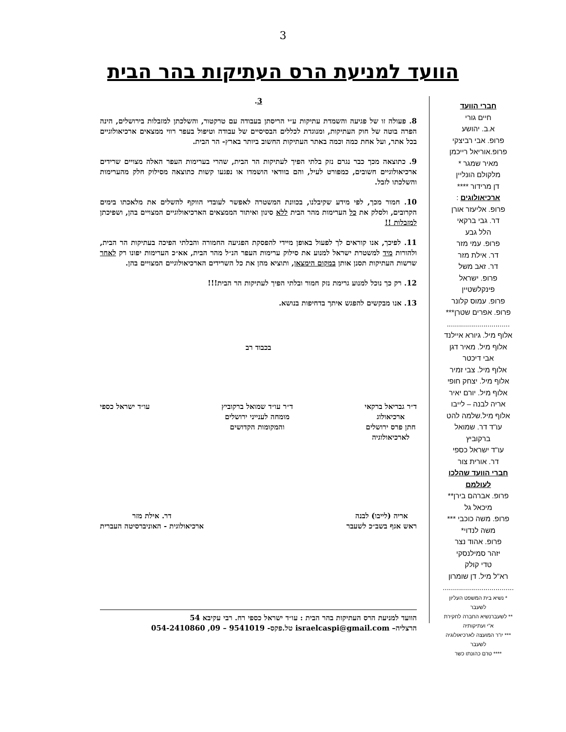3
הוועד למניעת הרס העתיקות בהר הבית
חברי הוועד
חיים גורי
א.ב. יהושע
פרופ. אבי רביצקי
פרופ.אוריאל רייכמן
מאיר שמגר *
מלקולם הונליין
דן מרידור ****
ארכיאולוגים :
פרופ. אליעזר אורן
דר. גבי ברקאי
הלל גבע
פרופ. עמי מזר
דר. אילת מזר
דר. זאב משל
פרופ. ישראל פינקלשטיין
פרופ. עמוס קלונר
פרופ. אפרים שטרן***
...............................
אלוף מיל. גיורא איילנד
אלוף מיל. מאיר דגן
אבי דיכטר
אלוף מיל. צבי זמיר
אלוף מיל. יצחק חופי
אלוף מיל. יורם יאיר
אריה לבנה – לייבו
אלוף מיל.שלמה להט
עו"ד דר. שמואל ברקוביץ
עו"ד ישראל כספי
דר. אורית צור
חברי הוועד שהלכו לעולמם
פרופ. אברהם בירן**
מיכאל גל
פרופ. משה כוכבי ***
משה לנדוי*
פרופ. אהוד נצר
יזהר סמילנסקי
טדי קולק
רא"ל מיל. דן שומרון
...................................
* נשיא בית המשפט העליון לשעבר
** לשעברנשיא החברה לחקירת א"י ועתיקותיה
*** יו"ר המועצה לארכיאולוגיה לשעבר
**** טרם כהונתו כשר
3.
8. פעולה זו של פגיעה והשמדת עתיקות ע״י הריסתן בעבודה עם טרקטור, והשלכתן למזבלות בירושלים, הינה הפרה בוטה של חוק העתיקות, ומנוגדת לכללים הבסיסיים של עבודה וטיפול בעפר רווי ממצאים ארכיאולוגיים בכל אתר, ועל אחת כמה וכמה באתר העתיקות החשוב ביותר בארץ- הר הבית.
9. כתוצאה מכך כבר נגרם נזק בלתי הפיך לעתיקות הר הבית, שהרי בערימות העפר האלה מצויים שרידים ארכיאולוגיים חשובים, כמפורט לעיל, והם בוודאי הושמדו או נפגעו קשות כתוצאה מסילוק חלק מהערימות והשלכתו לזבל.
10. חמור מכך, לפי מידע שקיבלנו, בכוונת המשטרה לאפשר לעובדי הווקף להשלים את מלאכתו בימים הקרובים, ולסלק את כל הערימות מהר הבית ללא סינון ואיתור הממצאים הארכיאולוגיים המצויים בהן, ושפיכתן למזבלות !!
11. לפיכך, אנו קוראים לך לפעול באופן מיידי להפסקת הפגיעה החמורה והבלתי הפיכה בעתיקות הר הבית, ולהורות מיד למשטרת ישראל למנוע את סילוק ערימות העפר הנ״ל מהר הבית, אא״כ הערימות יפונו רק לאחר שרשות העתיקות תסנן אותן במקום הימצאן, ותוציא מהן את כל השרידים הארכיאולוגיים המצויים בהן.
12. רק כך נוכל למנוע גרימת נזק חמור ובלתי הפיך לעתיקות הר הבית!!!
13. אנו מבקשים להפגש איתך בדחיפות בנושא.
בכבוד רב
ד״ר גבריאל ברקאי
ארכיאולוג
חתן פרס ירושלים
לארכיאולוגיה
ד״ר עו״ד שמואל ברקוביץ
מומחה לענייני ירושלים
והמקומות הקדושים
עו״ד ישראל כספי
אריה (לייבו) לבנה
ראש אגף בשב״כ לשעבר
דר. אילת מזר
ארכיאולוגית - האוניברסיטה העברית
הוועד למניעת הרס העתיקות בהר הבית : עו״ד ישראל כספי רח. רבי עקיבא 54
הרצליה– israelcaspi@gmail.com טל.פקס- 9541019 – 09, 054-2410860